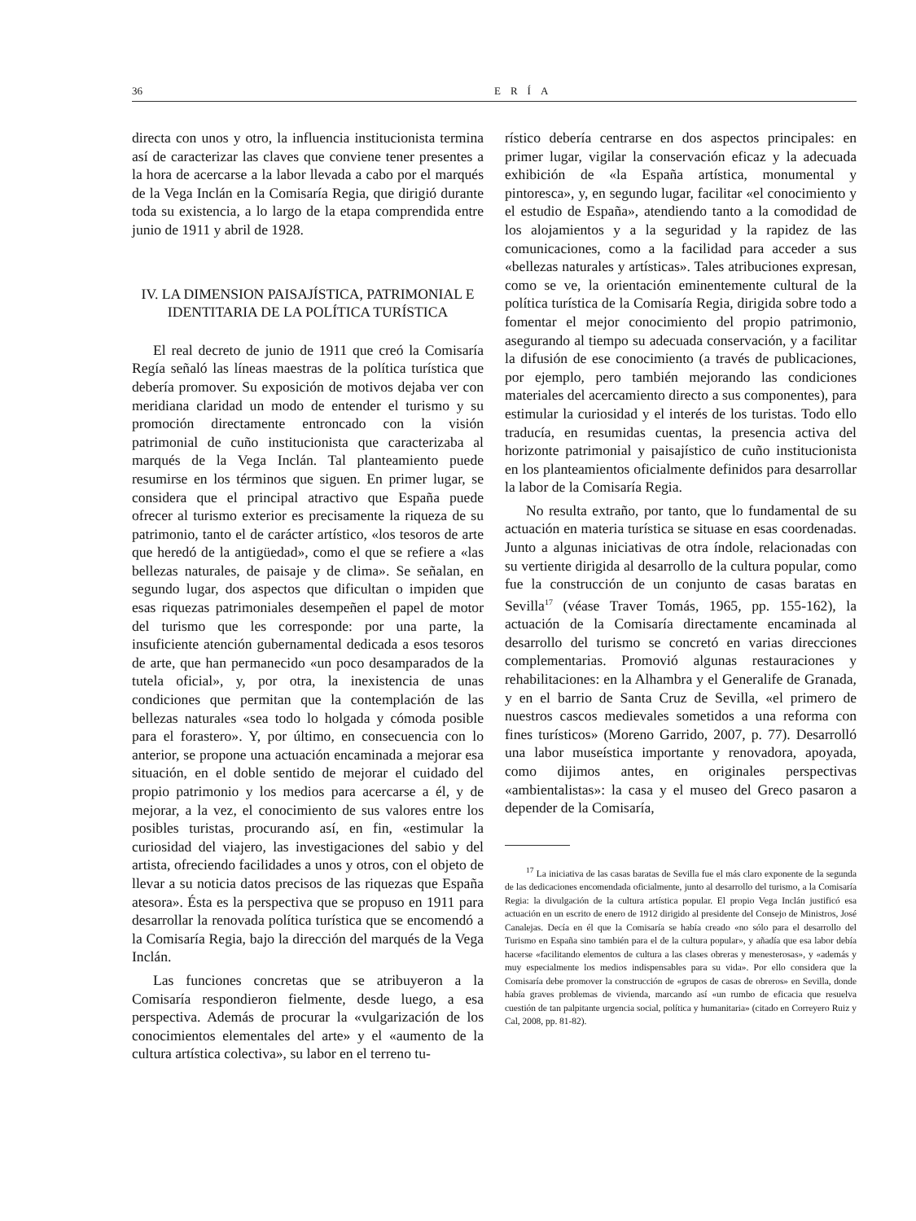36 ERÍA
directa con unos y otro, la influencia institucionista termina así de caracterizar las claves que conviene tener presentes a la hora de acercarse a la labor llevada a cabo por el marqués de la Vega Inclán en la Comisaría Regia, que dirigió durante toda su existencia, a lo largo de la etapa comprendida entre junio de 1911 y abril de 1928.
IV. LA DIMENSION PAISAJÍSTICA, PATRIMONIAL E IDENTITARIA DE LA POLÍTICA TURÍSTICA
El real decreto de junio de 1911 que creó la Comisaría Regía señaló las líneas maestras de la política turística que debería promover. Su exposición de motivos dejaba ver con meridiana claridad un modo de entender el turismo y su promoción directamente entroncado con la visión patrimonial de cuño institucionista que caracterizaba al marqués de la Vega Inclán. Tal planteamiento puede resumirse en los términos que siguen. En primer lugar, se considera que el principal atractivo que España puede ofrecer al turismo exterior es precisamente la riqueza de su patrimonio, tanto el de carácter artístico, «los tesoros de arte que heredó de la antigüedad», como el que se refiere a «las bellezas naturales, de paisaje y de clima». Se señalan, en segundo lugar, dos aspectos que dificultan o impiden que esas riquezas patrimoniales desempeñen el papel de motor del turismo que les corresponde: por una parte, la insuficiente atención gubernamental dedicada a esos tesoros de arte, que han permanecido «un poco desamparados de la tutela oficial», y, por otra, la inexistencia de unas condiciones que permitan que la contemplación de las bellezas naturales «sea todo lo holgada y cómoda posible para el forastero». Y, por último, en consecuencia con lo anterior, se propone una actuación encaminada a mejorar esa situación, en el doble sentido de mejorar el cuidado del propio patrimonio y los medios para acercarse a él, y de mejorar, a la vez, el conocimiento de sus valores entre los posibles turistas, procurando así, en fin, «estimular la curiosidad del viajero, las investigaciones del sabio y del artista, ofreciendo facilidades a unos y otros, con el objeto de llevar a su noticia datos precisos de las riquezas que España atesora». Ésta es la perspectiva que se propuso en 1911 para desarrollar la renovada política turística que se encomendó a la Comisaría Regia, bajo la dirección del marqués de la Vega Inclán.
Las funciones concretas que se atribuyeron a la Comisaría respondieron fielmente, desde luego, a esa perspectiva. Además de procurar la «vulgarización de los conocimientos elementales del arte» y el «aumento de la cultura artística colectiva», su labor en el terreno tu-
rístico debería centrarse en dos aspectos principales: en primer lugar, vigilar la conservación eficaz y la adecuada exhibición de «la España artística, monumental y pintoresca», y, en segundo lugar, facilitar «el conocimiento y el estudio de España», atendiendo tanto a la comodidad de los alojamientos y a la seguridad y la rapidez de las comunicaciones, como a la facilidad para acceder a sus «bellezas naturales y artísticas». Tales atribuciones expresan, como se ve, la orientación eminentemente cultural de la política turística de la Comisaría Regia, dirigida sobre todo a fomentar el mejor conocimiento del propio patrimonio, asegurando al tiempo su adecuada conservación, y a facilitar la difusión de ese conocimiento (a través de publicaciones, por ejemplo, pero también mejorando las condiciones materiales del acercamiento directo a sus componentes), para estimular la curiosidad y el interés de los turistas. Todo ello traducía, en resumidas cuentas, la presencia activa del horizonte patrimonial y paisajístico de cuño institucionista en los planteamientos oficialmente definidos para desarrollar la labor de la Comisaría Regia.
No resulta extraño, por tanto, que lo fundamental de su actuación en materia turística se situase en esas coordenadas. Junto a algunas iniciativas de otra índole, relacionadas con su vertiente dirigida al desarrollo de la cultura popular, como fue la construcción de un conjunto de casas baratas en Sevilla<sup>17</sup> (véase Traver Tomás, 1965, pp. 155-162), la actuación de la Comisaría directamente encaminada al desarrollo del turismo se concretó en varias direcciones complementarias. Promovió algunas restauraciones y rehabilitaciones: en la Alhambra y el Generalife de Granada, y en el barrio de Santa Cruz de Sevilla, «el primero de nuestros cascos medievales sometidos a una reforma con fines turísticos» (Moreno Garrido, 2007, p. 77). Desarrolló una labor museística importante y renovadora, apoyada, como dijimos antes, en originales perspectivas «ambientalistas»: la casa y el museo del Greco pasaron a depender de la Comisaría,
<sup>17</sup> La iniciativa de las casas baratas de Sevilla fue el más claro exponente de la segunda de las dedicaciones encomendada oficialmente, junto al desarrollo del turismo, a la Comisaría Regia: la divulgación de la cultura artística popular. El propio Vega Inclán justificó esa actuación en un escrito de enero de 1912 dirigido al presidente del Consejo de Ministros, José Canalejas. Decía en él que la Comisaría se había creado «no sólo para el desarrollo del Turismo en España sino también para el de la cultura popular», y añadía que esa labor debía hacerse «facilitando elementos de cultura a las clases obreras y menesterosas», y «además y muy especialmente los medios indispensables para su vida». Por ello considera que la Comisaría debe promover la construcción de «grupos de casas de obreros» en Sevilla, donde había graves problemas de vivienda, marcando así «un rumbo de eficacia que resuelva cuestión de tan palpitante urgencia social, política y humanitaria» (citado en Correyero Ruiz y Cal, 2008, pp. 81-82).